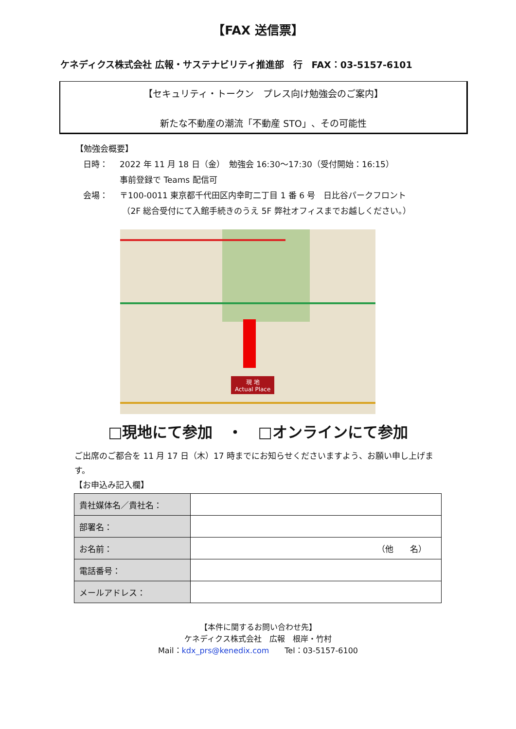【FAX 送信票】
ケネディクス株式会社 広報・サステナビリティ推進部　行　FAX：03-5157-6101
【セキュリティ・トークン　プレス向け勉強会のご案内】
新たな不動産の潮流「不動産 STO」、その可能性
【勉強会概要】
日時： 2022 年 11 月 18 日（金）　勉強会 16:30〜17:30（受付開始：16:15）
事前登録で Teams 配信可
会場： 〒100-0011 東京都千代田区内幸町二丁目 1 番 6 号　日比谷パークフロント
（2F 総合受付にて入館手続きのうえ 5F 弊社オフィスまでお越しください。）
現 地
Actual Place
□現地にて参加　・　□オンラインにて参加
ご出席のご都合を 11 月 17 日（木）17 時までにお知らせくださいますよう、お願い申し上げます。
【お申込み記入欄】
| 貴社媒体名／貴社名： | |
| 部署名： | |
| お名前： | （他 名） |
| 電話番号： | |
| メールアドレス： | |
【本件に関するお問い合わせ先】
ケネディクス株式会社　広報　根岸・竹村
Mail：kdx_prs@kenedix.com　　Tel：03-5157-6100